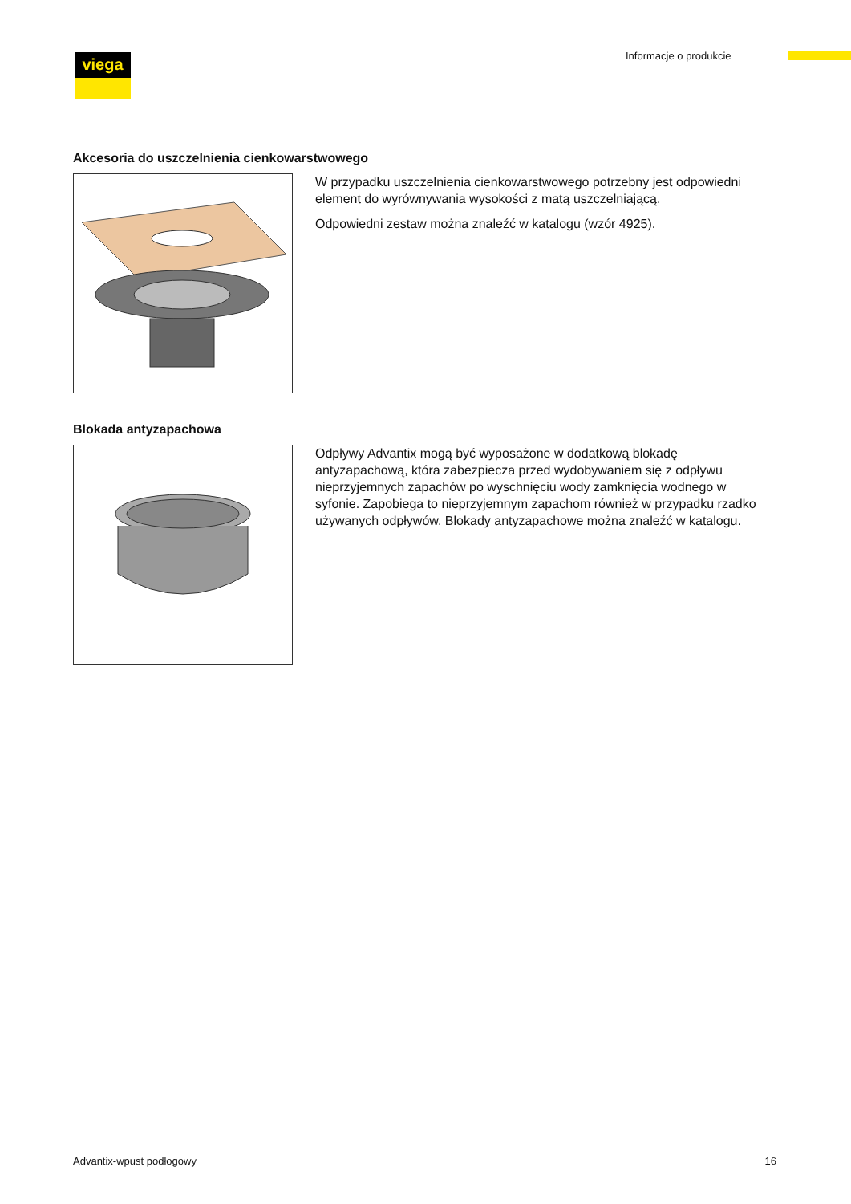viega Informacje o produkcie
Akcesoria do uszczelnienia cienkowarstwowego
W przypadku uszczelnienia cienkowarstwowego potrzebny jest odpowiedni element do wyrównywania wysokości z matą uszczelniającą.
Odpowiedni zestaw można znaleźć w katalogu (wzór 4925).
Blokada antyzapachowa
Odpływy Advantix mogą być wyposażone w dodatkową blokadę antyzapachową, która zabezpiecza przed wydobywaniem się z odpływu nieprzyjemnych zapachów po wyschnięciu wody zamknięcia wodnego w syfonie. Zapobiega to nieprzyjemnym zapachom również w przypadku rzadko używanych odpływów. Blokady antyzapachowe można znaleźć w katalogu.
Advantix-wpust podłogowy 16